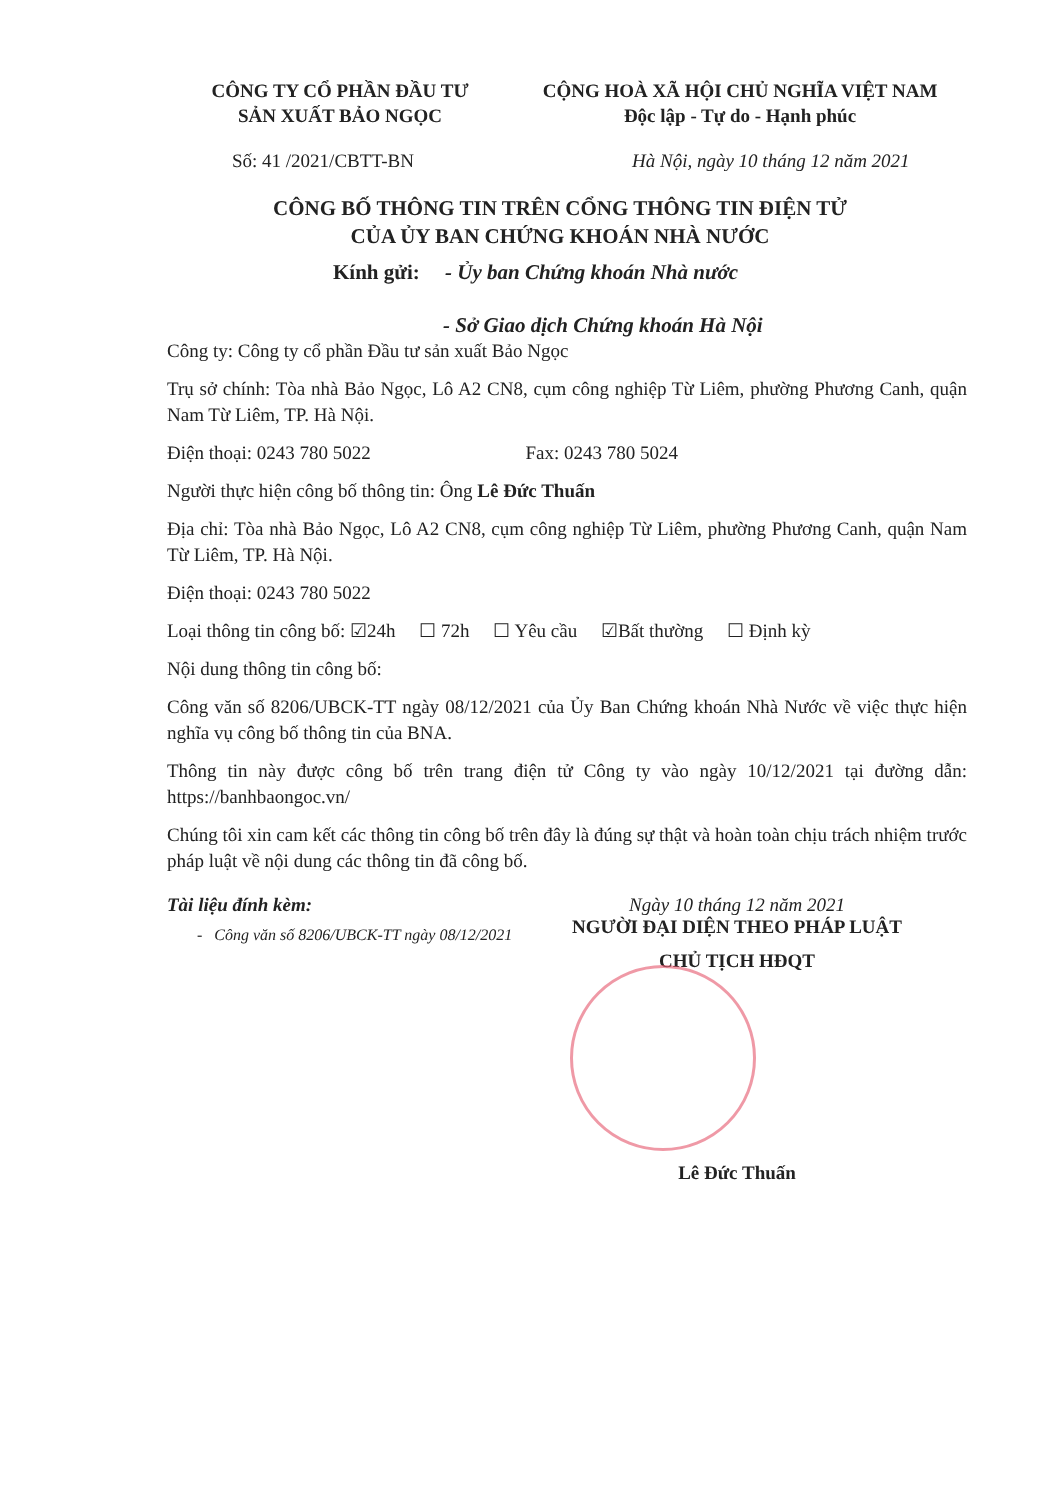CÔNG TY CỔ PHẦN ĐẦU TƯ
SẢN XUẤT BẢO NGỌC
CỘNG HOÀ XÃ HỘI CHỦ NGHĨA VIỆT NAM
Độc lập - Tự do - Hạnh phúc
Số: 41 /2021/CBTT-BN Hà Nội, ngày 10 tháng 12 năm 2021
CÔNG BỐ THÔNG TIN TRÊN CỔNG THÔNG TIN ĐIỆN TỬ
CỦA ỦY BAN CHỨNG KHOÁN NHÀ NƯỚC
Kính gửi: - Ủy ban Chứng khoán Nhà nước
- Sở Giao dịch Chứng khoán Hà Nội
Công ty: Công ty cổ phần Đầu tư sản xuất Bảo Ngọc
Trụ sở chính: Tòa nhà Bảo Ngọc, Lô A2 CN8, cụm công nghiệp Từ Liêm, phường Phương Canh, quận Nam Từ Liêm, TP. Hà Nội.
Điện thoại: 0243 780 5022 Fax: 0243 780 5024
Người thực hiện công bố thông tin: Ông Lê Đức Thuấn
Địa chỉ: Tòa nhà Bảo Ngọc, Lô A2 CN8, cụm công nghiệp Từ Liêm, phường Phương Canh, quận Nam Từ Liêm, TP. Hà Nội.
Điện thoại: 0243 780 5022
Loại thông tin công bố: ☑24h ☐ 72h ☐ Yêu cầu ☑Bất thường ☐ Định kỳ
Nội dung thông tin công bố:
Công văn số 8206/UBCK-TT ngày 08/12/2021 của Ủy Ban Chứng khoán Nhà Nước về việc thực hiện nghĩa vụ công bố thông tin của BNA.
Thông tin này được công bố trên trang điện tử Công ty vào ngày 10/12/2021 tại đường dẫn: https://banhbaongoc.vn/
Chúng tôi xin cam kết các thông tin công bố trên đây là đúng sự thật và hoàn toàn chịu trách nhiệm trước pháp luật về nội dung các thông tin đã công bố.
Tài liệu đính kèm:
- Công văn số 8206/UBCK-TT ngày 08/12/2021
Ngày 10 tháng 12 năm 2021
NGƯỜI ĐẠI DIỆN THEO PHÁP LUẬT
CHỦ TỊCH HĐQT
Lê Đức Thuấn